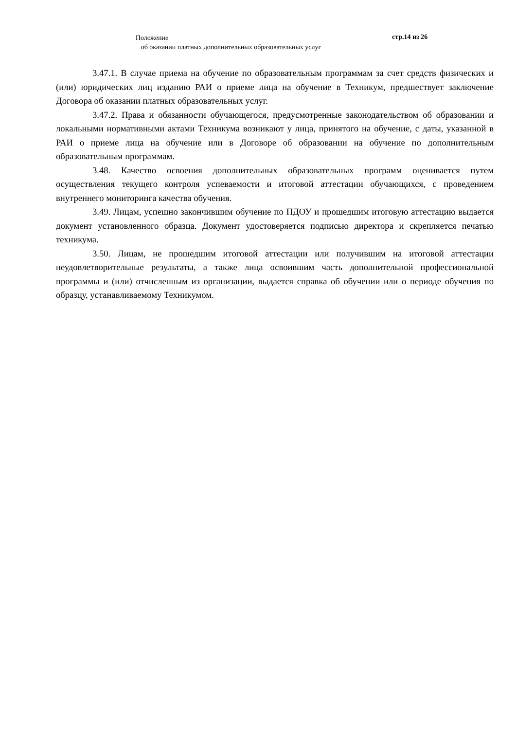Положение
стр.14 из 26
об оказании платных дополнительных образовательных услуг
3.47.1. В случае приема на обучение по образовательным программам за счет средств физических и (или) юридических лиц изданию РАИ о приеме лица на обучение в Техникум, предшествует заключение Договора об оказании платных образовательных услуг.
3.47.2. Права и обязанности обучающегося, предусмотренные законодательством об образовании и локальными нормативными актами Техникума возникают у лица, принятого на обучение, с даты, указанной в РАИ о приеме лица на обучение или в Договоре об образовании на обучение по дополнительным образовательным программам.
3.48. Качество освоения дополнительных образовательных программ оценивается путем осуществления текущего контроля успеваемости и итоговой аттестации обучающихся, с проведением внутреннего мониторинга качества обучения.
3.49. Лицам, успешно закончившим обучение по ПДОУ и прошедшим итоговую аттестацию выдается документ установленного образца. Документ удостоверяется подписью директора и скрепляется печатью техникума.
3.50. Лицам, не прошедшим итоговой аттестации или получившим на итоговой аттестации неудовлетворительные результаты, а также лица освоившим часть дополнительной профессиональной программы и (или) отчисленным из организации, выдается справка об обучении или о периоде обучения по образцу, устанавливаемому Техникумом.